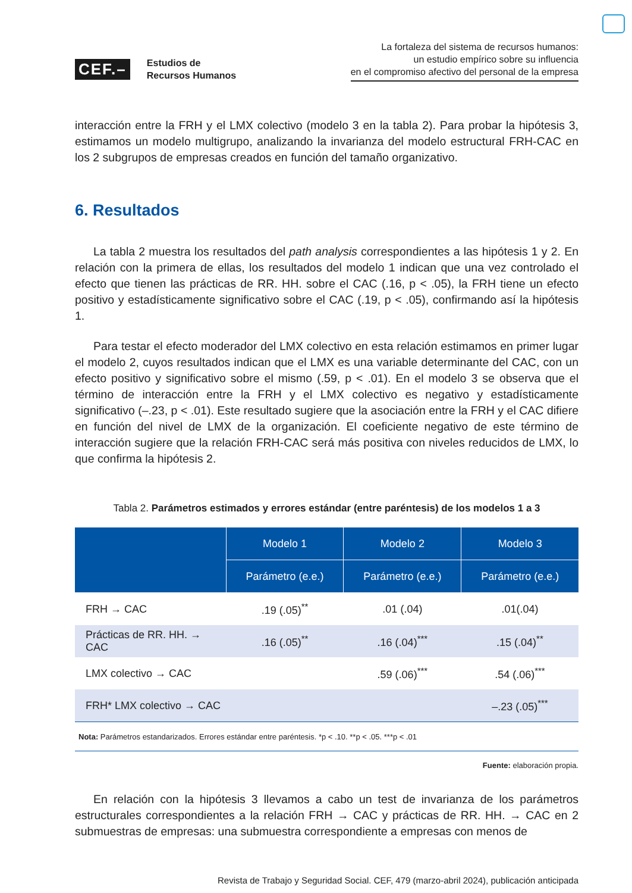CEF.–
Estudios de
Recursos Humanos
La fortaleza del sistema de recursos humanos:
un estudio empírico sobre su influencia
en el compromiso afectivo del personal de la empresa
interacción entre la FRH y el LMX colectivo (modelo 3 en la tabla 2). Para probar la hipótesis 3, estimamos un modelo multigrupo, analizando la invarianza del modelo estructural FRH-CAC en los 2 subgrupos de empresas creados en función del tamaño organizativo.
6. Resultados
La tabla 2 muestra los resultados del path analysis correspondientes a las hipótesis 1 y 2. En relación con la primera de ellas, los resultados del modelo 1 indican que una vez controlado el efecto que tienen las prácticas de RR. HH. sobre el CAC (.16, p < .05), la FRH tiene un efecto positivo y estadísticamente significativo sobre el CAC (.19, p < .05), confirmando así la hipótesis 1.
Para testar el efecto moderador del LMX colectivo en esta relación estimamos en primer lugar el modelo 2, cuyos resultados indican que el LMX es una variable determinante del CAC, con un efecto positivo y significativo sobre el mismo (.59, p < .01). En el modelo 3 se observa que el término de interacción entre la FRH y el LMX colectivo es negativo y estadísticamente significativo (–.23, p < .01). Este resultado sugiere que la asociación entre la FRH y el CAC difiere en función del nivel de LMX de la organización. El coeficiente negativo de este término de interacción sugiere que la relación FRH-CAC será más positiva con niveles reducidos de LMX, lo que confirma la hipótesis 2.
Tabla 2. Parámetros estimados y errores estándar (entre paréntesis) de los modelos 1 a 3
| | Modelo 1 | Modelo 2 | Modelo 3 |
| --- | --- | --- | --- |
| | Parámetro (e.e.) | Parámetro (e.e.) | Parámetro (e.e.) |
| FRH → CAC | .19 (.05)<sup>**</sup> | .01 (.04) | .01(.04) |
| Prácticas de RR. HH. → CAC | .16 (.05)<sup>**</sup> | .16 (.04)<sup>***</sup> | .15 (.04)<sup>**</sup> |
| LMX colectivo → CAC | | .59 (.06)<sup>***</sup> | .54 (.06)<sup>***</sup> |
| FRH* LMX colectivo → CAC | | | –.23 (.05)<sup>***</sup> |
| Nota: Parámetros estandarizados. Errores estándar entre paréntesis. *p < .10. **p < .05. ***p < .01 | | | |
Fuente: elaboración propia.
En relación con la hipótesis 3 llevamos a cabo un test de invarianza de los parámetros estructurales correspondientes a la relación FRH → CAC y prácticas de RR. HH. → CAC en 2 submuestras de empresas: una submuestra correspondiente a empresas con menos de
Revista de Trabajo y Seguridad Social. CEF, 479 (marzo-abril 2024), publicación anticipada